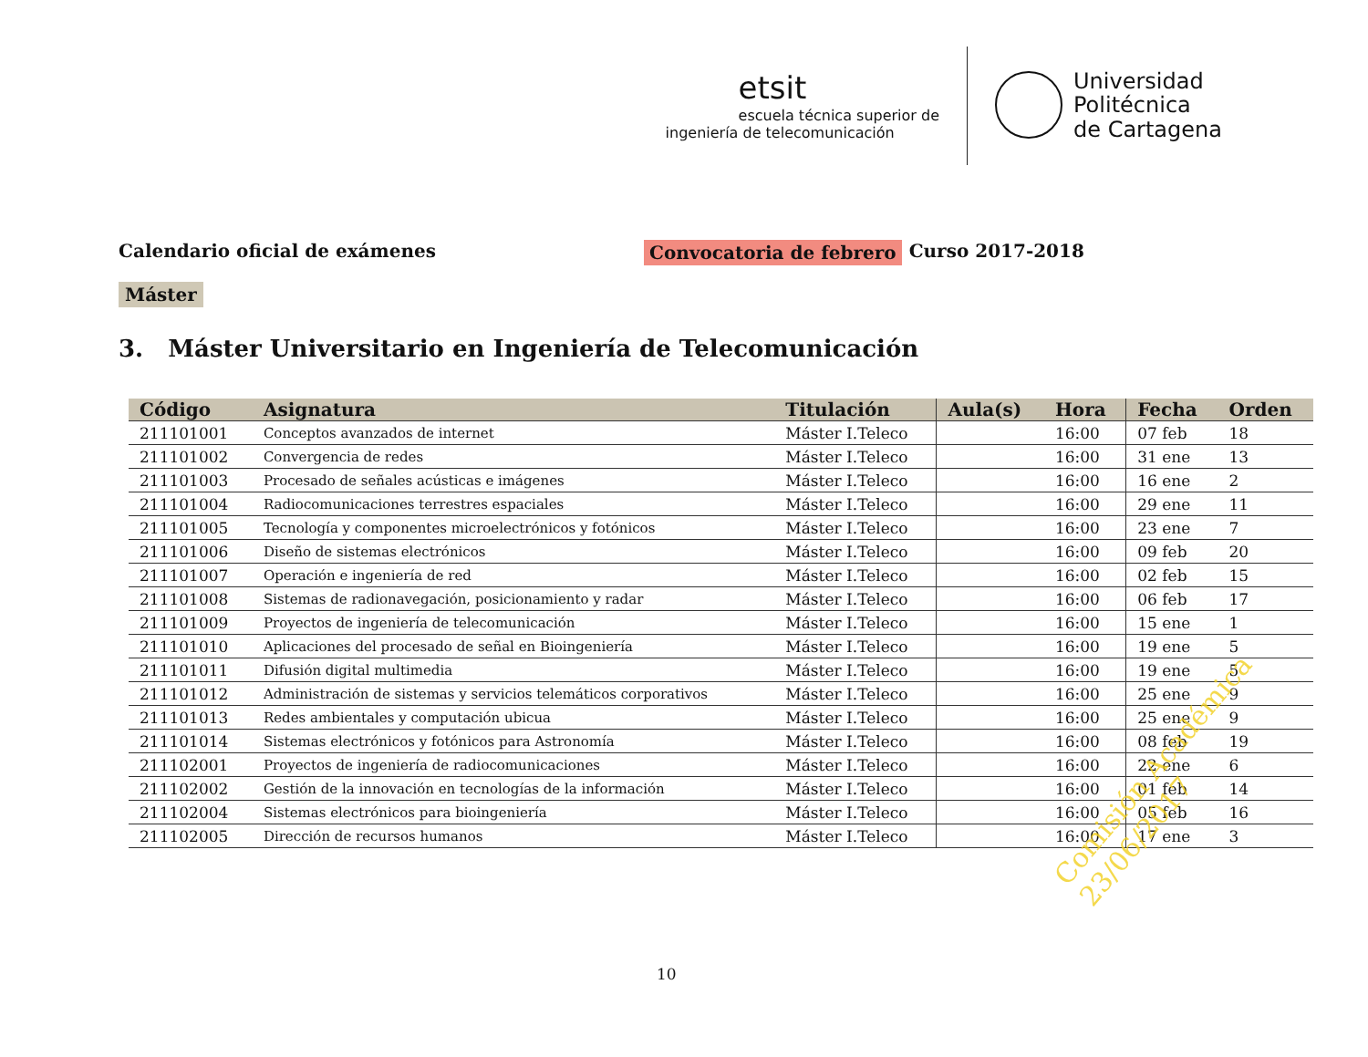etsit
escuela técnica superior de
ingeniería de telecomunicación
Universidad
Politécnica
de Cartagena
Calendario oficial de exámenes Convocatoria de febrero Curso 2017-2018
Máster
3. Máster Universitario en Ingeniería de Telecomunicación
| Código | Asignatura | Titulación | Aula(s) | Hora | Fecha | Orden |
| --- | --- | --- | --- | --- | --- | --- |
| 211101001 | Conceptos avanzados de internet | Máster I.Teleco | | 16:00 | 07 feb | 18 |
| 211101002 | Convergencia de redes | Máster I.Teleco | | 16:00 | 31 ene | 13 |
| 211101003 | Procesado de señales acústicas e imágenes | Máster I.Teleco | | 16:00 | 16 ene | 2 |
| 211101004 | Radiocomunicaciones terrestres espaciales | Máster I.Teleco | | 16:00 | 29 ene | 11 |
| 211101005 | Tecnología y componentes microelectrónicos y fotónicos | Máster I.Teleco | | 16:00 | 23 ene | 7 |
| 211101006 | Diseño de sistemas electrónicos | Máster I.Teleco | | 16:00 | 09 feb | 20 |
| 211101007 | Operación e ingeniería de red | Máster I.Teleco | | 16:00 | 02 feb | 15 |
| 211101008 | Sistemas de radionavegación, posicionamiento y radar | Máster I.Teleco | | 16:00 | 06 feb | 17 |
| 211101009 | Proyectos de ingeniería de telecomunicación | Máster I.Teleco | | 16:00 | 15 ene | 1 |
| 211101010 | Aplicaciones del procesado de señal en Bioingeniería | Máster I.Teleco | | 16:00 | 19 ene | 5 |
| 211101011 | Difusión digital multimedia | Máster I.Teleco | | 16:00 | 19 ene | 5 |
| 211101012 | Administración de sistemas y servicios telemáticos corporativos | Máster I.Teleco | | 16:00 | 25 ene | 9 |
| 211101013 | Redes ambientales y computación ubicua | Máster I.Teleco | | 16:00 | 25 ene | 9 |
| 211101014 | Sistemas electrónicos y fotónicos para Astronomía | Máster I.Teleco | | 16:00 | 08 feb | 19 |
| 211102001 | Proyectos de ingeniería de radiocomunicaciones | Máster I.Teleco | | 16:00 | 22 ene | 6 |
| 211102002 | Gestión de la innovación en tecnologías de la información | Máster I.Teleco | | 16:00 | 01 feb | 14 |
| 211102004 | Sistemas electrónicos para bioingeniería | Máster I.Teleco | | 16:00 | 05 feb | 16 |
| 211102005 | Dirección de recursos humanos | Máster I.Teleco | | 16:00 | 17 ene | 3 |
Comisión Académica
23/06/2017
10